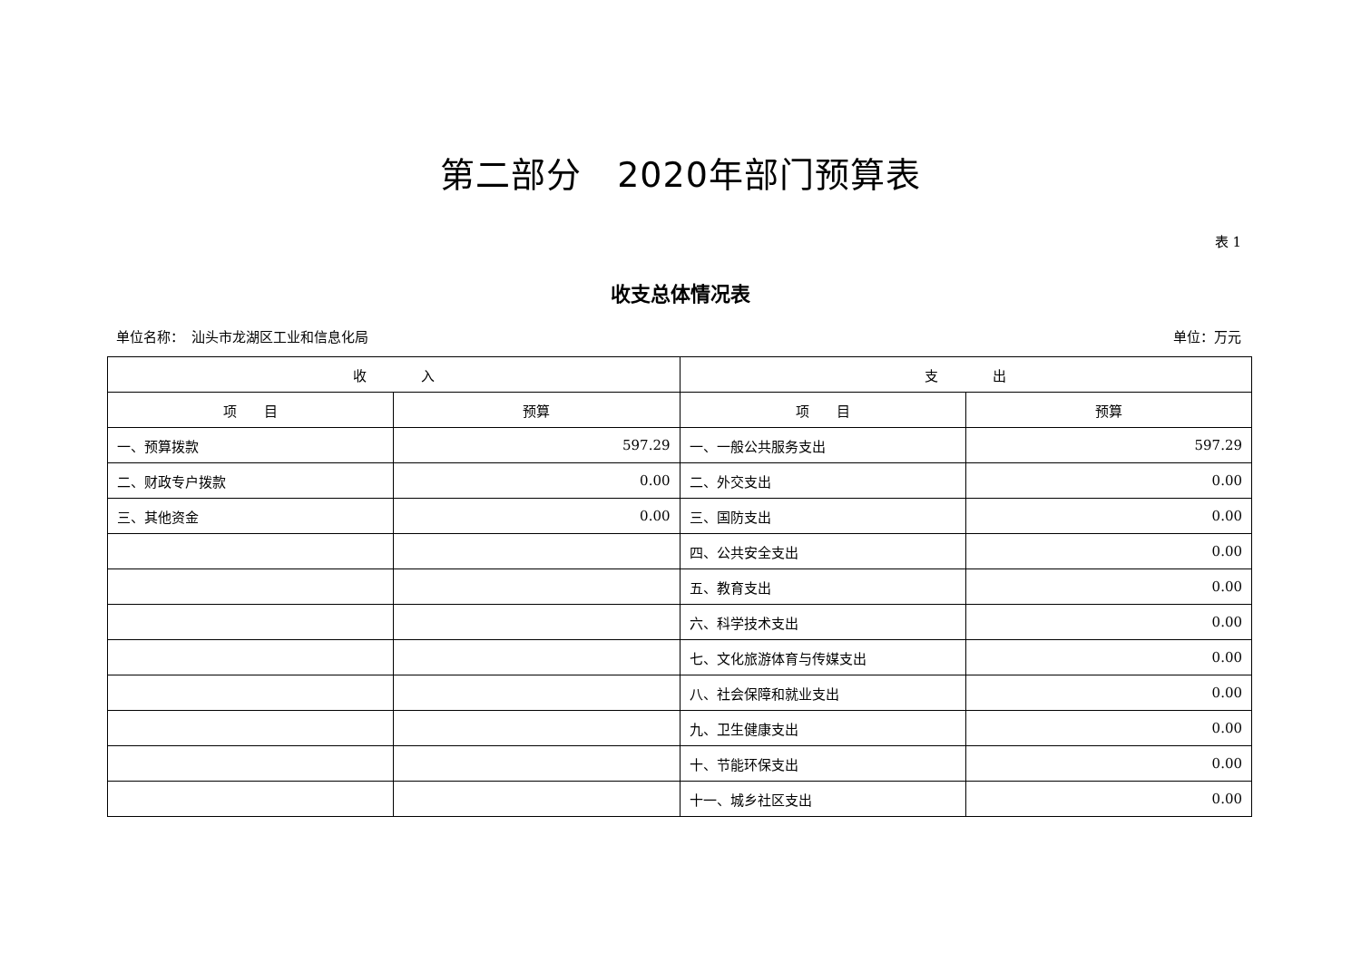第二部分　2020年部门预算表
表 1
收支总体情况表
单位名称：　汕头市龙湖区工业和信息化局 单位：万元
| 收 入 | | 支 出 | |
| --- | --- | --- | --- |
| 项 目 | 预算 | 项 目 | 预算 |
| 一、预算拨款 | 597.29 | 一、一般公共服务支出 | 597.29 |
| 二、财政专户拨款 | 0.00 | 二、外交支出 | 0.00 |
| 三、其他资金 | 0.00 | 三、国防支出 | 0.00 |
| | | 四、公共安全支出 | 0.00 |
| | | 五、教育支出 | 0.00 |
| | | 六、科学技术支出 | 0.00 |
| | | 七、文化旅游体育与传媒支出 | 0.00 |
| | | 八、社会保障和就业支出 | 0.00 |
| | | 九、卫生健康支出 | 0.00 |
| | | 十、节能环保支出 | 0.00 |
| | | 十一、城乡社区支出 | 0.00 |